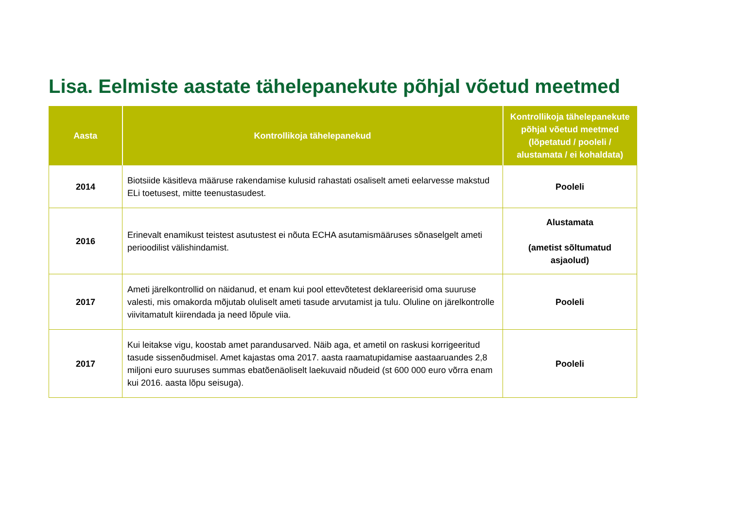Lisa. Eelmiste aastate tähelepanekute põhjal võetud meetmed
| Aasta | Kontrollikoja tähelepanekud | Kontrollikoja tähelepanekute põhjal võetud meetmed (lõpetatud / pooleli / alustamata / ei kohaldata) |
| --- | --- | --- |
| 2014 | Biotsiide käsitleva määruse rakendamise kulusid rahastati osaliselt ameti eelarvesse makstud ELi toetusest, mitte teenustasudest. | Pooleli |
| 2016 | Erinevalt enamikust teistest asutustest ei nõuta ECHA asutamismääruses sõnaselgelt ameti perioodilist välishindamist. | Alustamata (ametist sõltumatud asjaolud) |
| 2017 | Ameti järelkontrollid on näidanud, et enam kui pool ettevõtetest deklareerisid oma suuruse valesti, mis omakorda mõjutab oluliselt ameti tasude arvutamist ja tulu. Oluline on järelkontrolle viivitamatult kiirendada ja need lõpule viia. | Pooleli |
| 2017 | Kui leitakse vigu, koostab amet parandusarved. Näib aga, et ametil on raskusi korrigeeritud tasude sissenõudmisel. Amet kajastas oma 2017. aasta raamatupidamise aastaaruandes 2,8 miljoni euro suuruses summas ebatõenäoliselt laekuvaid nõudeid (st 600 000 euro võrra enam kui 2016. aasta lõpu seisuga). | Pooleli |